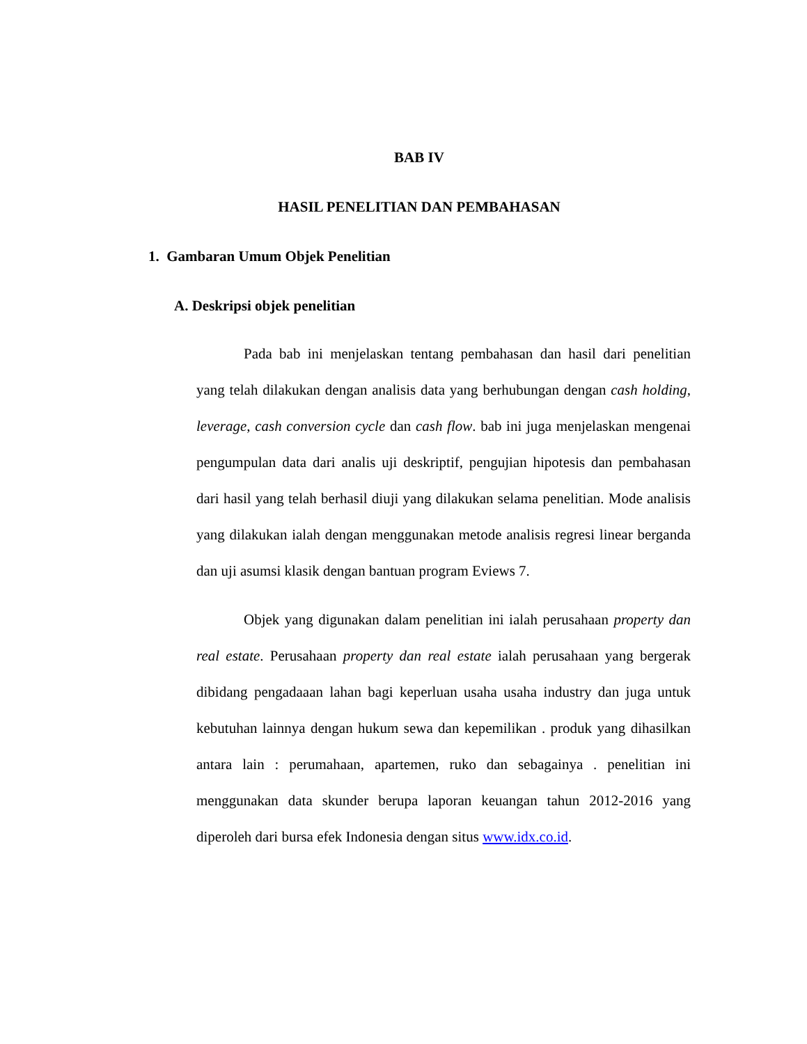BAB IV
HASIL PENELITIAN DAN PEMBAHASAN
1. Gambaran Umum Objek Penelitian
A. Deskripsi objek penelitian
Pada bab ini menjelaskan tentang pembahasan dan hasil dari penelitian yang telah dilakukan dengan analisis data yang berhubungan dengan cash holding, leverage, cash conversion cycle dan cash flow. bab ini juga menjelaskan mengenai pengumpulan data dari analis uji deskriptif, pengujian hipotesis dan pembahasan dari hasil yang telah berhasil diuji yang dilakukan selama penelitian. Mode analisis yang dilakukan ialah dengan menggunakan metode analisis regresi linear berganda dan uji asumsi klasik dengan bantuan program Eviews 7.
Objek yang digunakan dalam penelitian ini ialah perusahaan property dan real estate. Perusahaan property dan real estate ialah perusahaan yang bergerak dibidang pengadaaan lahan bagi keperluan usaha usaha industry dan juga untuk kebutuhan lainnya dengan hukum sewa dan kepemilikan . produk yang dihasilkan antara lain : perumahaan, apartemen, ruko dan sebagainya . penelitian ini menggunakan data skunder berupa laporan keuangan tahun 2012-2016 yang diperoleh dari bursa efek Indonesia dengan situs www.idx.co.id.